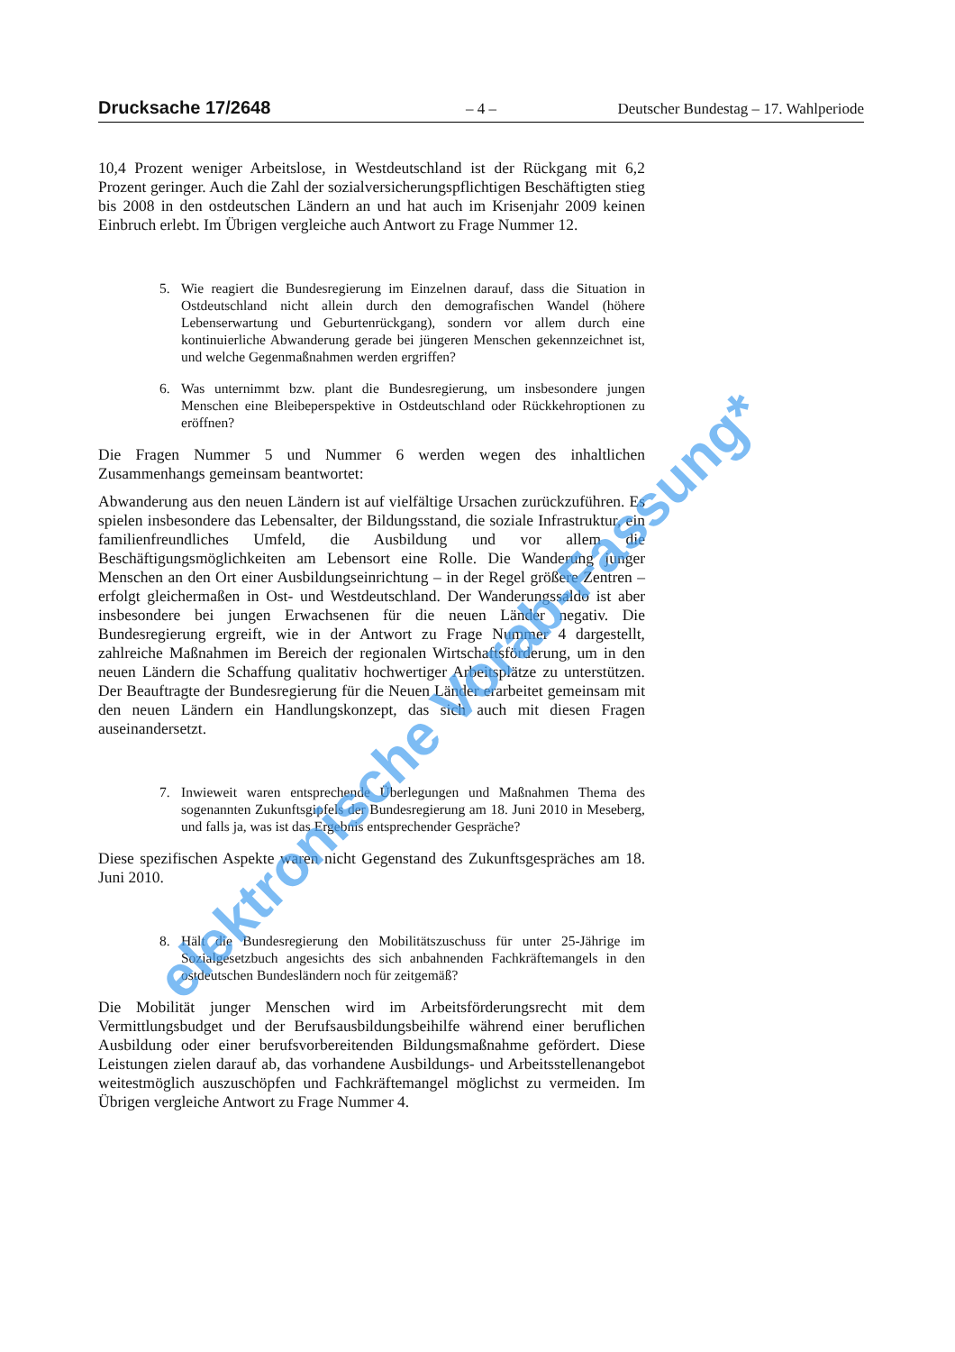Drucksache 17/2648
– 4 – Deutscher Bundestag – 17. Wahlperiode
10,4 Prozent weniger Arbeitslose, in Westdeutschland ist der Rückgang mit 6,2 Prozent geringer. Auch die Zahl der sozialversicherungspflichtigen Beschäftigten stieg bis 2008 in den ostdeutschen Ländern an und hat auch im Krisenjahr 2009 keinen Einbruch erlebt. Im Übrigen vergleiche auch Antwort zu Frage Nummer 12.
5. Wie reagiert die Bundesregierung im Einzelnen darauf, dass die Situation in Ostdeutschland nicht allein durch den demografischen Wandel (höhere Lebenserwartung und Geburtenrückgang), sondern vor allem durch eine kontinuierliche Abwanderung gerade bei jüngeren Menschen gekennzeichnet ist, und welche Gegenmaßnahmen werden ergriffen?
6. Was unternimmt bzw. plant die Bundesregierung, um insbesondere jungen Menschen eine Bleibeperspektive in Ostdeutschland oder Rückkehroptionen zu eröffnen?
Die Fragen Nummer 5 und Nummer 6 werden wegen des inhaltlichen Zusammenhangs gemeinsam beantwortet:
Abwanderung aus den neuen Ländern ist auf vielfältige Ursachen zurückzuführen. Es spielen insbesondere das Lebensalter, der Bildungsstand, die soziale Infrastruktur, ein familienfreundliches Umfeld, die Ausbildung und vor allem die Beschäftigungsmöglichkeiten am Lebensort eine Rolle. Die Wanderung junger Menschen an den Ort einer Ausbildungseinrichtung – in der Regel größere Zentren – erfolgt gleichermaßen in Ost- und Westdeutschland. Der Wanderungssaldo ist aber insbesondere bei jungen Erwachsenen für die neuen Länder negativ. Die Bundesregierung ergreift, wie in der Antwort zu Frage Nummer 4 dargestellt, zahlreiche Maßnahmen im Bereich der regionalen Wirtschaftsförderung, um in den neuen Ländern die Schaffung qualitativ hochwertiger Arbeitsplätze zu unterstützen. Der Beauftragte der Bundesregierung für die Neuen Länder erarbeitet gemeinsam mit den neuen Ländern ein Handlungskonzept, das sich auch mit diesen Fragen auseinandersetzt.
7. Inwieweit waren entsprechende Überlegungen und Maßnahmen Thema des sogenannten Zukunftsgipfels der Bundesregierung am 18. Juni 2010 in Meseberg, und falls ja, was ist das Ergebnis entsprechender Gespräche?
Diese spezifischen Aspekte waren nicht Gegenstand des Zukunftsgespräches am 18. Juni 2010.
8. Hält die Bundesregierung den Mobilitätszuschuss für unter 25-Jährige im Sozialgesetzbuch angesichts des sich anbahnenden Fachkräftemangels in den ostdeutschen Bundesländern noch für zeitgemäß?
Die Mobilität junger Menschen wird im Arbeitsförderungsrecht mit dem Vermittlungsbudget und der Berufsausbildungsbeihilfe während einer beruflichen Ausbildung oder einer berufsvorbereitenden Bildungsmaßnahme gefördert. Diese Leistungen zielen darauf ab, das vorhandene Ausbildungs- und Arbeitsstellenangebot weitestmöglich auszuschöpfen und Fachkräftemangel möglichst zu vermeiden. Im Übrigen vergleiche Antwort zu Frage Nummer 4.
elektronische Vorab-Fassung*